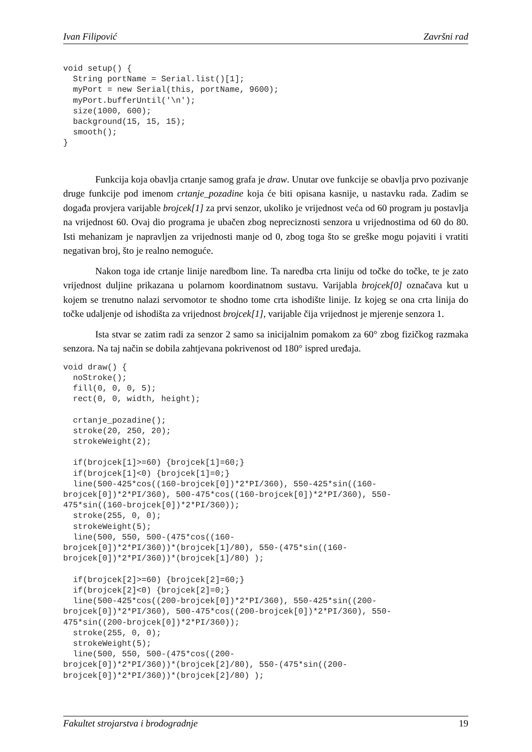Ivan Filipović Završni rad
void setup() {
  String portName = Serial.list()[1];
  myPort = new Serial(this, portName, 9600);
  myPort.bufferUntil('\n');
  size(1000, 600);
  background(15, 15, 15);
  smooth();
}
Funkcija koja obavlja crtanje samog grafa je draw. Unutar ove funkcije se obavlja prvo pozivanje druge funkcije pod imenom crtanje_pozadine koja će biti opisana kasnije, u nastavku rada. Zadim se događa provjera varijable brojcek[1] za prvi senzor, ukoliko je vrijednost veća od 60 program ju postavlja na vrijednost 60. Ovaj dio programa je ubačen zbog nepreciznosti senzora u vrijednostima od 60 do 80. Isti mehanizam je napravljen za vrijednosti manje od 0, zbog toga što se greške mogu pojaviti i vratiti negativan broj, što je realno nemoguće.
Nakon toga ide crtanje linije naredbom line. Ta naredba crta liniju od točke do točke, te je zato vrijednost duljine prikazana u polarnom koordinatnom sustavu. Varijabla brojcek[0] označava kut u kojem se trenutno nalazi servomotor te shodno tome crta ishodište linije. Iz kojeg se ona crta linija do točke udaljenje od ishodišta za vrijednost brojcek[1], varijable čija vrijednost je mjerenje senzora 1.
Ista stvar se zatim radi za senzor 2 samo sa inicijalnim pomakom za 60° zbog fizičkog razmaka senzora. Na taj način se dobila zahtjevana pokrivenost od 180° ispred uređaja.
void draw() {
  noStroke();
  fill(0, 0, 0, 5);
  rect(0, 0, width, height);

  crtanje_pozadine();
  stroke(20, 250, 20);
  strokeWeight(2);

  if(brojcek[1]>=60) {brojcek[1]=60;}
  if(brojcek[1]<0) {brojcek[1]=0;}
  line(500-425*cos((160-brojcek[0])*2*PI/360), 550-425*sin((160-
brojcek[0])*2*PI/360), 500-475*cos((160-brojcek[0])*2*PI/360), 550-
475*sin((160-brojcek[0])*2*PI/360));
  stroke(255, 0, 0);
  strokeWeight(5);
  line(500, 550, 500-(475*cos((160-
brojcek[0])*2*PI/360))*(brojcek[1]/80), 550-(475*sin((160-
brojcek[0])*2*PI/360))*(brojcek[1]/80) );

  if(brojcek[2]>=60) {brojcek[2]=60;}
  if(brojcek[2]<0) {brojcek[2]=0;}
  line(500-425*cos((200-brojcek[0])*2*PI/360), 550-425*sin((200-
brojcek[0])*2*PI/360), 500-475*cos((200-brojcek[0])*2*PI/360), 550-
475*sin((200-brojcek[0])*2*PI/360));
  stroke(255, 0, 0);
  strokeWeight(5);
  line(500, 550, 500-(475*cos((200-
brojcek[0])*2*PI/360))*(brojcek[2]/80), 550-(475*sin((200-
brojcek[0])*2*PI/360))*(brojcek[2]/80) );
Fakultet strojarstva i brodogradnje 19